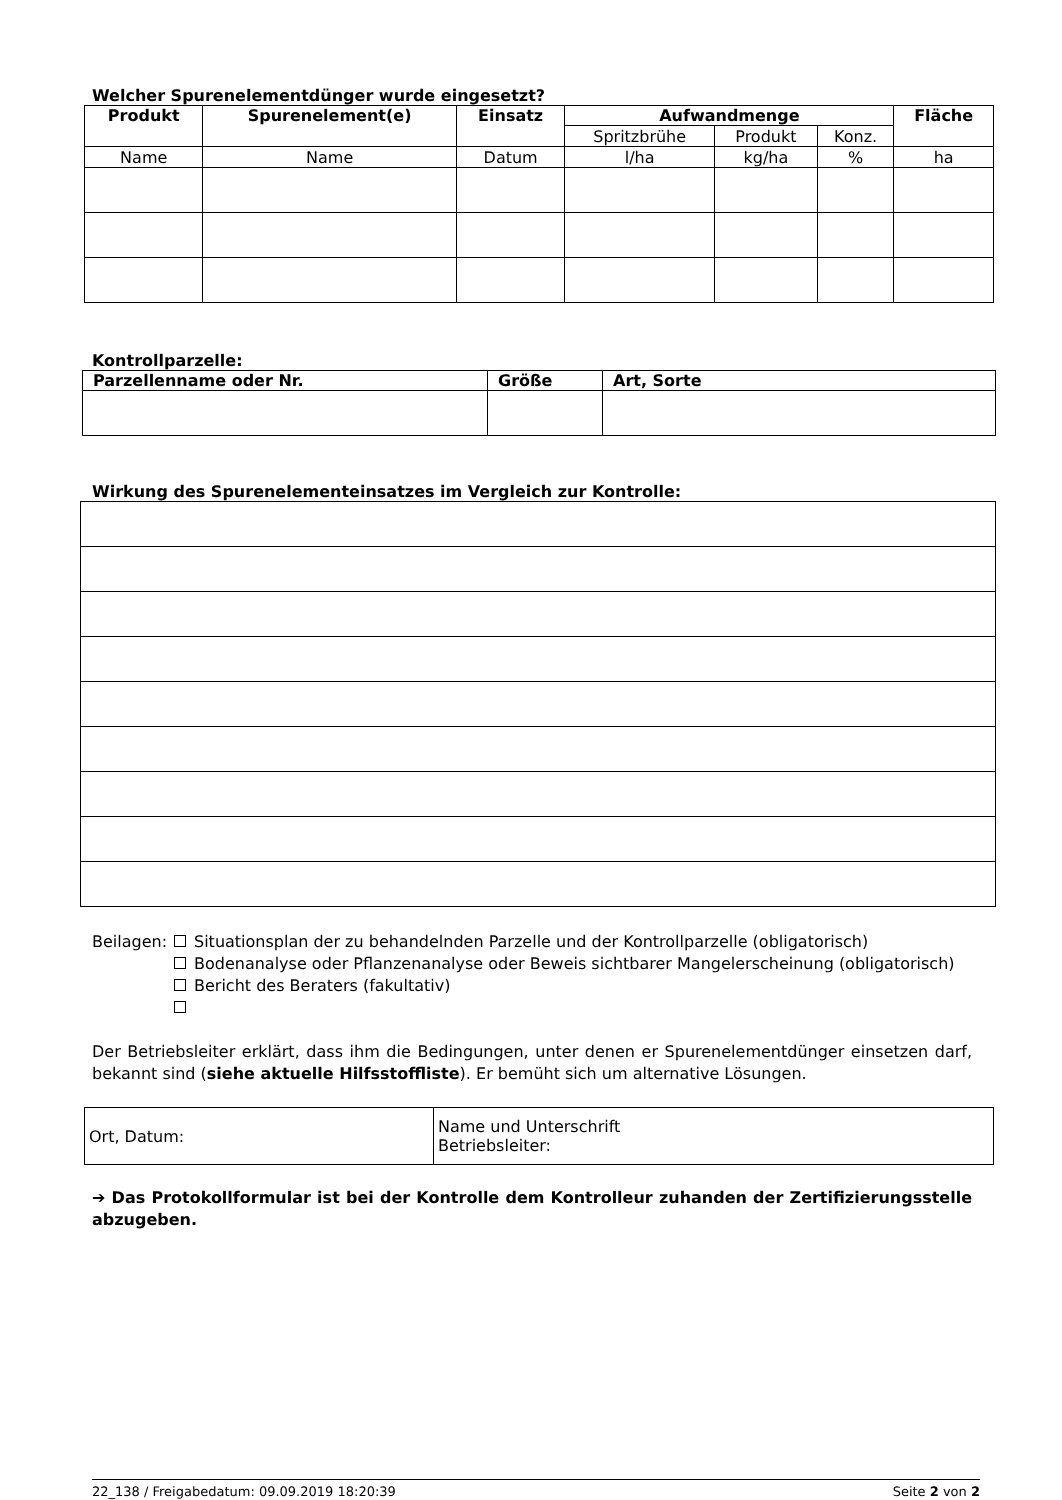Welcher Spurenelementdünger wurde eingesetzt?
| Produkt | Spurenelement(e) | Einsatz | Aufwandmenge | | | Fläche |
| --- | --- | --- | --- | --- | --- | --- |
| | | | Spritzbrühe | Produkt | Konz. | |
| Name | Name | Datum | l/ha | kg/ha | % | ha |
Kontrollparzelle:
| Parzellenname oder Nr. | Größe | Art, Sorte |
| --- | --- | --- |
Wirkung des Spurenelementeinsatzes im Vergleich zur Kontrolle:
Beilagen:
Situationsplan der zu behandelnden Parzelle und der Kontrollparzelle (obligatorisch)
Bodenanalyse oder Pflanzenanalyse oder Beweis sichtbarer Mangelerscheinung (obligatorisch)
Bericht des Beraters (fakultativ)
Der Betriebsleiter erklärt, dass ihm die Bedingungen, unter denen er Spurenelementdünger einsetzen darf, bekannt sind (siehe aktuelle Hilfsstoffliste). Er bemüht sich um alternative Lösungen.
| Ort, Datum: | Name und Unterschrift Betriebsleiter: |
➔ Das Protokollformular ist bei der Kontrolle dem Kontrolleur zuhanden der Zertifizierungsstelle abzugeben.
22_138 / Freigabedatum: 09.09.2019 18:20:39 Seite 2 von 2